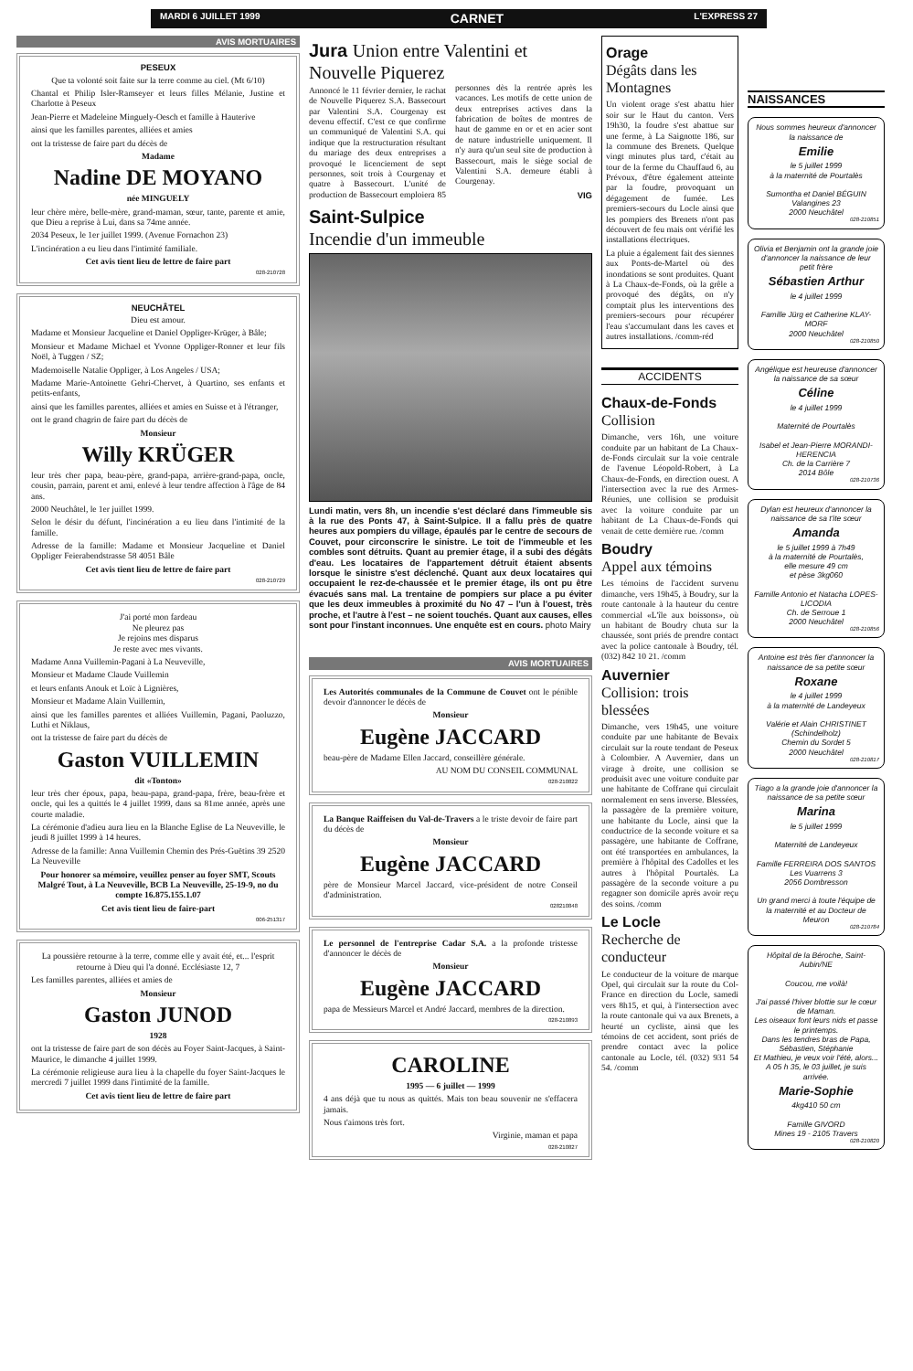MARDI 6 JUILLET 1999 CARNET L'EXPRESS 27
AVIS MORTUAIRES
PESEUX
Que ta volonté soit faite sur la terre comme au ciel. (Mt 6/10)
Chantal et Philip Isler-Ramseyer et leurs filles Mélanie, Justine et Charlotte à Peseux
Jean-Pierre et Madeleine Minguely-Oesch et famille à Hauterive
ainsi que les familles parentes, alliées et amies
ont la tristesse de faire part du décès de
Madame
Nadine DE MOYANO
née MINGUELY
leur chère mère, belle-mère, grand-maman, sœur, tante, parente et amie, que Dieu a reprise à Lui, dans sa 74me année.
2034 Peseux, le 1er juillet 1999. (Avenue Fornachon 23)
L'incinération a eu lieu dans l'intimité familiale.
Cet avis tient lieu de lettre de faire part
028-210728
NEUCHÂTEL
Dieu est amour.
Madame et Monsieur Jacqueline et Daniel Oppliger-Krüger, à Bâle;
Monsieur et Madame Michael et Yvonne Oppliger-Ronner et leur fils Noël, à Tuggen / SZ;
Mademoiselle Natalie Oppliger, à Los Angeles / USA;
Madame Marie-Antoinette Gehri-Chervet, à Quartino, ses enfants et petits-enfants,
ainsi que les familles parentes, alliées et amies en Suisse et à l'étranger,
ont le grand chagrin de faire part du décès de
Monsieur
Willy KRÜGER
leur très cher papa, beau-père, grand-papa, arrière-grand-papa, oncle, cousin, parrain, parent et ami, enlevé à leur tendre affection à l'âge de 84 ans.
2000 Neuchâtel, le 1er juillet 1999.
Selon le désir du défunt, l'incinération a eu lieu dans l'intimité de la famille.
Adresse de la famille: Madame et Monsieur Jacqueline et Daniel Oppliger Feierabendstrasse 58 4051 Bâle
Cet avis tient lieu de lettre de faire part
028-210729
J'ai porté mon fardeau
Ne pleurez pas
Je rejoins mes disparus
Je reste avec mes vivants.
Madame Anna Vuillemin-Pagani à La Neuveville,
Monsieur et Madame Claude Vuillemin
et leurs enfants Anouk et Loïc à Lignières,
Monsieur et Madame Alain Vuillemin,
ainsi que les familles parentes et alliées Vuillemin, Pagani, Paoluzzo, Luthi et Niklaus,
ont la tristesse de faire part du décès de
Gaston VUILLEMIN
dit «Tonton»
leur très cher époux, papa, beau-papa, grand-papa, frère, beau-frère et oncle, qui les a quittés le 4 juillet 1999, dans sa 81me année, après une courte maladie.
La cérémonie d'adieu aura lieu en la Blanche Eglise de La Neuveville, le jeudi 8 juillet 1999 à 14 heures.
Adresse de la famille: Anna Vuillemin Chemin des Prés-Guëtins 39 2520 La Neuveville
Pour honorer sa mémoire, veuillez penser au foyer SMT, Scouts Malgré Tout, à La Neuveville, BCB La Neuveville, 25-19-9, no du compte 16.875.155.1.07
Cet avis tient lieu de faire-part
006-251317
La poussière retourne à la terre, comme elle y avait été, et... l'esprit retourne à Dieu qui l'a donné. Ecclésiaste 12, 7
Les familles parentes, alliées et amies de
Monsieur
Gaston JUNOD
1928
ont la tristesse de faire part de son décès au Foyer Saint-Jacques, à Saint-Maurice, le dimanche 4 juillet 1999.
La cérémonie religieuse aura lieu à la chapelle du foyer Saint-Jacques le mercredi 7 juillet 1999 dans l'intimité de la famille.
Cet avis tient lieu de lettre de faire part
Jura Union entre Valentini et Nouvelle Piquerez
Annoncé le 11 février dernier, le rachat de Nouvelle Piquerez S.A. Bassecourt par Valentini S.A. Courgenay est devenu effectif. C'est ce que confirme un communiqué de Valentini S.A. qui indique que la restructuration résultant du mariage des deux entreprises a provoqué le licenciement de sept personnes, soit trois à Courgenay et quatre à Bassecourt. L'unité de production de Bassecourt emploiera 85 personnes dès la rentrée après les vacances. Les motifs de cette union de deux entreprises actives dans la fabrication de boîtes de montres de haut de gamme en or et en acier sont de nature industrielle uniquement. Il n'y aura qu'un seul site de production à Bassecourt, mais le siège social de Valentini S.A. demeure établi à Courgenay.
VIG
Saint-Sulpice
Incendie d'un immeuble
Lundi matin, vers 8h, un incendie s'est déclaré dans l'immeuble sis à la rue des Ponts 47, à Saint-Sulpice. Il a fallu près de quatre heures aux pompiers du village, épaulés par le centre de secours de Couvet, pour circonscrire le sinistre. Le toit de l'immeuble et les combles sont détruits. Quant au premier étage, il a subi des dégâts d'eau. Les locataires de l'appartement détruit étaient absents lorsque le sinistre s'est déclenché. Quant aux deux locataires qui occupaient le rez-de-chaussée et le premier étage, ils ont pu être évacués sans mal. La trentaine de pompiers sur place a pu éviter que les deux immeubles à proximité du No 47 – l'un à l'ouest, très proche, et l'autre à l'est – ne soient touchés. Quant aux causes, elles sont pour l'instant inconnues. Une enquête est en cours. photo Mairy
AVIS MORTUAIRES
Les Autorités communales de la Commune de Couvet ont le pénible devoir d'annoncer le décès de
Monsieur
Eugène JACCARD
beau-père de Madame Ellen Jaccard, conseillère générale.
AU NOM DU CONSEIL COMMUNAL
028-210822
La Banque Raiffeisen du Val-de-Travers a le triste devoir de faire part du décès de
Monsieur
Eugène JACCARD
père de Monsieur Marcel Jaccard, vice-président de notre Conseil d'administration.
028210848
Le personnel de l'entreprise Cadar S.A. a la profonde tristesse d'annoncer le décès de
Monsieur
Eugène JACCARD
papa de Messieurs Marcel et André Jaccard, membres de la direction.
028-210893
CAROLINE
1995 — 6 juillet — 1999
4 ans déjà que tu nous as quittés. Mais ton beau souvenir ne s'effacera jamais.
Nous t'aimons très fort.
Virginie, maman et papa
028-210827
Orage
Dégâts dans les Montagnes
Un violent orage s'est abattu hier soir sur le Haut du canton. Vers 19h30, la foudre s'est abattue sur une ferme, à La Saignotte 186, sur la commune des Brenets. Quelque vingt minutes plus tard, c'était au tour de la ferme du Chauffaud 6, au Prévoux, d'être également atteinte par la foudre, provoquant un dégagement de fumée. Les premiers-secours du Locle ainsi que les pompiers des Brenets n'ont pas découvert de feu mais ont vérifié les installations électriques.
La pluie a également fait des siennes aux Ponts-de-Martel où des inondations se sont produites. Quant à La Chaux-de-Fonds, où la grêle a provoqué des dégâts, on n'y comptait plus les interventions des premiers-secours pour récupérer l'eau s'accumulant dans les caves et autres installations. /comm-réd
ACCIDENTS
Chaux-de-Fonds
Collision
Dimanche, vers 16h, une voiture conduite par un habitant de La Chaux-de-Fonds circulait sur la voie centrale de l'avenue Léopold-Robert, à La Chaux-de-Fonds, en direction ouest. A l'intersection avec la rue des Armes-Réunies, une collision se produisit avec la voiture conduite par un habitant de La Chaux-de-Fonds qui venait de cette dernière rue. /comm
Boudry
Appel aux témoins
Les témoins de l'accident survenu dimanche, vers 19h45, à Boudry, sur la route cantonale à la hauteur du centre commercial «L'île aux boissons», où un habitant de Boudry chuta sur la chaussée, sont priés de prendre contact avec la police cantonale à Boudry, tél. (032) 842 10 21. /comm
Auvernier
Collision: trois blessées
Dimanche, vers 19h45, une voiture conduite par une habitante de Bevaix circulait sur la route tendant de Peseux à Colombier. A Auvernier, dans un virage à droite, une collision se produisit avec une voiture conduite par une habitante de Coffrane qui circulait normalement en sens inverse. Blessées, la passagère de la première voiture, une habitante du Locle, ainsi que la conductrice de la seconde voiture et sa passagère, une habitante de Coffrane, ont été transportées en ambulances, la première à l'hôpital des Cadolles et les autres à l'hôpital Pourtalès. La passagère de la seconde voiture a pu regagner son domicile après avoir reçu des soins. /comm
Le Locle
Recherche de conducteur
Le conducteur de la voiture de marque Opel, qui circulait sur la route du Col-France en direction du Locle, samedi vers 8h15, et qui, à l'intersection avec la route cantonale qui va aux Brenets, a heurté un cycliste, ainsi que les témoins de cet accident, sont priés de prendre contact avec la police cantonale au Locle, tél. (032) 931 54 54. /comm
NAISSANCES
Nous sommes heureux d'annoncer la naissance de
Emilie
le 5 juillet 1999
à la maternité de Pourtalès
Sumontha et Daniel BÉGUIN
Valangines 23
2000 Neuchâtel
028-210851
Olivia et Benjamin ont la grande joie d'annoncer la naissance de leur petit frère
Sébastien Arthur
le 4 juillet 1999
Famille Jürg et Catherine KLAY-MORF
2000 Neuchâtel
028-210850
Angélique est heureuse d'annoncer la naissance de sa sœur
Céline
le 4 juillet 1999
Maternité de Pourtalès
Isabel et Jean-Pierre MORANDI-HERENCIA
Ch. de la Carrière 7
2014 Bôle
028-210736
Dylan est heureux d'annoncer la naissance de sa t'ite sœur
Amanda
le 5 juillet 1999 à 7h49
à la maternité de Pourtalès,
elle mesure 49 cm
et pèse 3kg060
Famille Antonio et Natacha LOPES-LICODIA
Ch. de Serroue 1
2000 Neuchâtel
028-210856
Antoine est très fier d'annoncer la naissance de sa petite sœur
Roxane
le 4 juillet 1999
à la maternité de Landeyeux
Valérie et Alain CHRISTINET (Schindelholz)
Chemin du Sordet 5
2000 Neuchâtel
028-210817
Tiago a la grande joie d'annoncer la naissance de sa petite sœur
Marina
le 5 juillet 1999
Maternité de Landeyeux
Famille FERREIRA DOS SANTOS
Les Vuarrens 3
2056 Dombresson
Un grand merci à toute l'équipe de la maternité et au Docteur de Meuron
028-210784
Hôpital de la Béroche, Saint-Aubin/NE
Coucou, me voilà!
J'ai passé l'hiver blottie sur le cœur de Maman.
Les oiseaux font leurs nids et passe le printemps.
Dans les tendres bras de Papa, Sébastien, Stéphanie
Et Mathieu, je veux voir l'été, alors...
A 05 h 35, le 03 juillet, je suis arrivée.
Marie-Sophie
4kg410 50 cm
Famille GIVORD
Mines 19 - 2105 Travers
028-210820